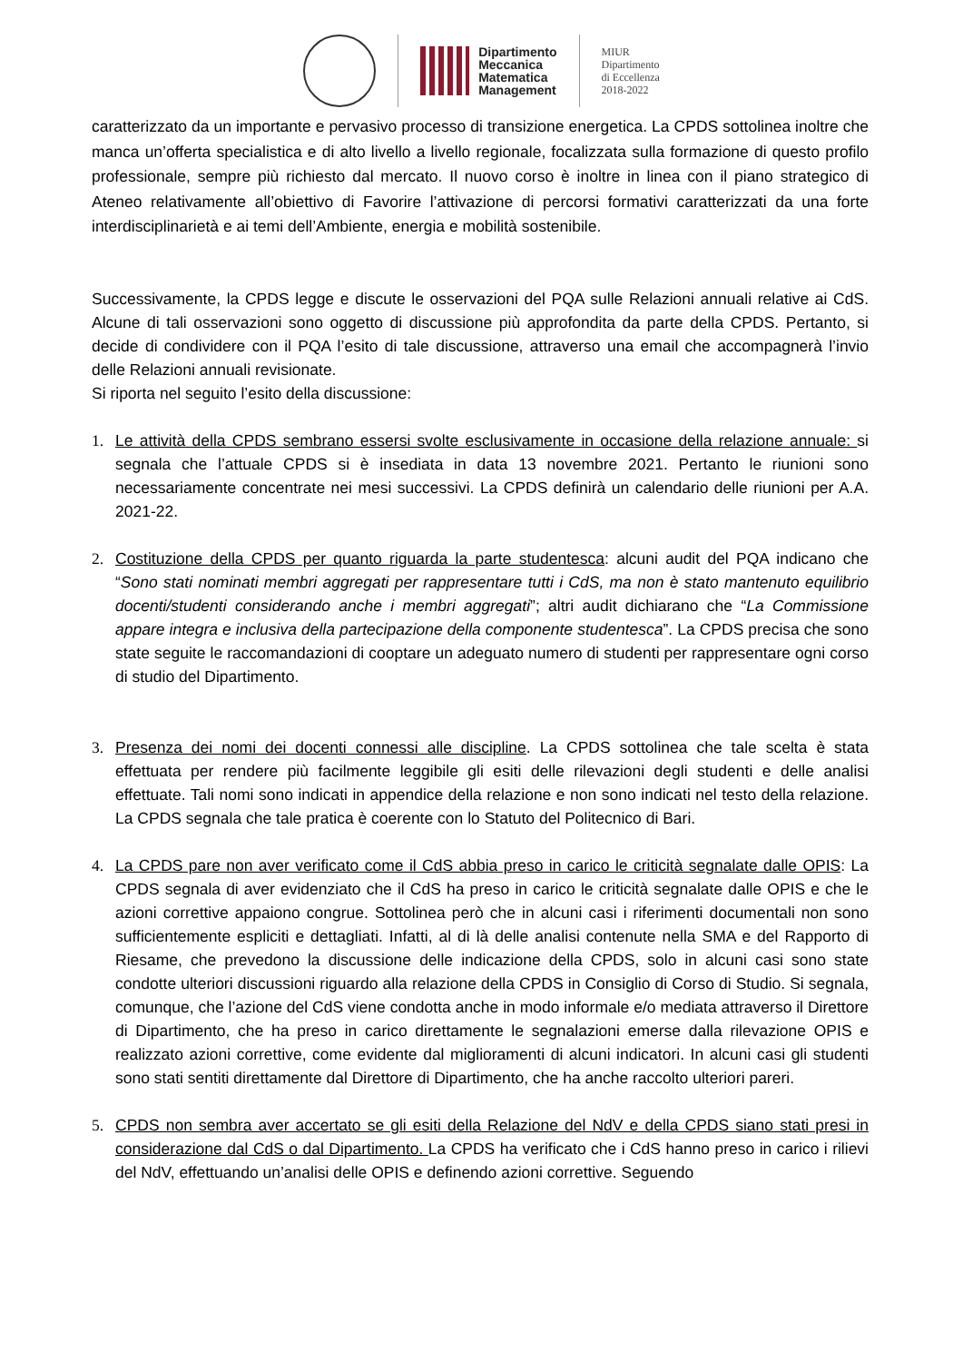Dipartimento
Meccanica
Matematica
Management
MIUR
Dipartimento
di Eccellenza
2018-2022
caratterizzato da un importante e pervasivo processo di transizione energetica. La CPDS sottolinea inoltre che manca un’offerta specialistica e di alto livello a livello regionale, focalizzata sulla formazione di questo profilo professionale, sempre più richiesto dal mercato. Il nuovo corso è inoltre in linea con il piano strategico di Ateneo relativamente all’obiettivo di Favorire l’attivazione di percorsi formativi caratterizzati da una forte interdisciplinarietà e ai temi dell’Ambiente, energia e mobilità sostenibile.
Successivamente, la CPDS legge e discute le osservazioni del PQA sulle Relazioni annuali relative ai CdS. Alcune di tali osservazioni sono oggetto di discussione più approfondita da parte della CPDS. Pertanto, si decide di condividere con il PQA l’esito di tale discussione, attraverso una email che accompagnerà l’invio delle Relazioni annuali revisionate.
Si riporta nel seguito l’esito della discussione:
1. Le attività della CPDS sembrano essersi svolte esclusivamente in occasione della relazione annuale: si segnala che l’attuale CPDS si è insediata in data 13 novembre 2021. Pertanto le riunioni sono necessariamente concentrate nei mesi successivi. La CPDS definirà un calendario delle riunioni per A.A. 2021-22.
2. Costituzione della CPDS per quanto riguarda la parte studentesca: alcuni audit del PQA indicano che “Sono stati nominati membri aggregati per rappresentare tutti i CdS, ma non è stato mantenuto equilibrio docenti/studenti considerando anche i membri aggregati”; altri audit dichiarano che “La Commissione appare integra e inclusiva della partecipazione della componente studentesca”. La CPDS precisa che sono state seguite le raccomandazioni di cooptare un adeguato numero di studenti per rappresentare ogni corso di studio del Dipartimento.
3. Presenza dei nomi dei docenti connessi alle discipline. La CPDS sottolinea che tale scelta è stata effettuata per rendere più facilmente leggibile gli esiti delle rilevazioni degli studenti e delle analisi effettuate. Tali nomi sono indicati in appendice della relazione e non sono indicati nel testo della relazione. La CPDS segnala che tale pratica è coerente con lo Statuto del Politecnico di Bari.
4. La CPDS pare non aver verificato come il CdS abbia preso in carico le criticità segnalate dalle OPIS: La CPDS segnala di aver evidenziato che il CdS ha preso in carico le criticità segnalate dalle OPIS e che le azioni correttive appaiono congrue. Sottolinea però che in alcuni casi i riferimenti documentali non sono sufficientemente espliciti e dettagliati. Infatti, al di là delle analisi contenute nella SMA e del Rapporto di Riesame, che prevedono la discussione delle indicazione della CPDS, solo in alcuni casi sono state condotte ulteriori discussioni riguardo alla relazione della CPDS in Consiglio di Corso di Studio. Si segnala, comunque, che l’azione del CdS viene condotta anche in modo informale e/o mediata attraverso il Direttore di Dipartimento, che ha preso in carico direttamente le segnalazioni emerse dalla rilevazione OPIS e realizzato azioni correttive, come evidente dal miglioramenti di alcuni indicatori. In alcuni casi gli studenti sono stati sentiti direttamente dal Direttore di Dipartimento, che ha anche raccolto ulteriori pareri.
5. CPDS non sembra aver accertato se gli esiti della Relazione del NdV e della CPDS siano stati presi in considerazione dal CdS o dal Dipartimento. La CPDS ha verificato che i CdS hanno preso in carico i rilievi del NdV, effettuando un’analisi delle OPIS e definendo azioni correttive. Seguendo